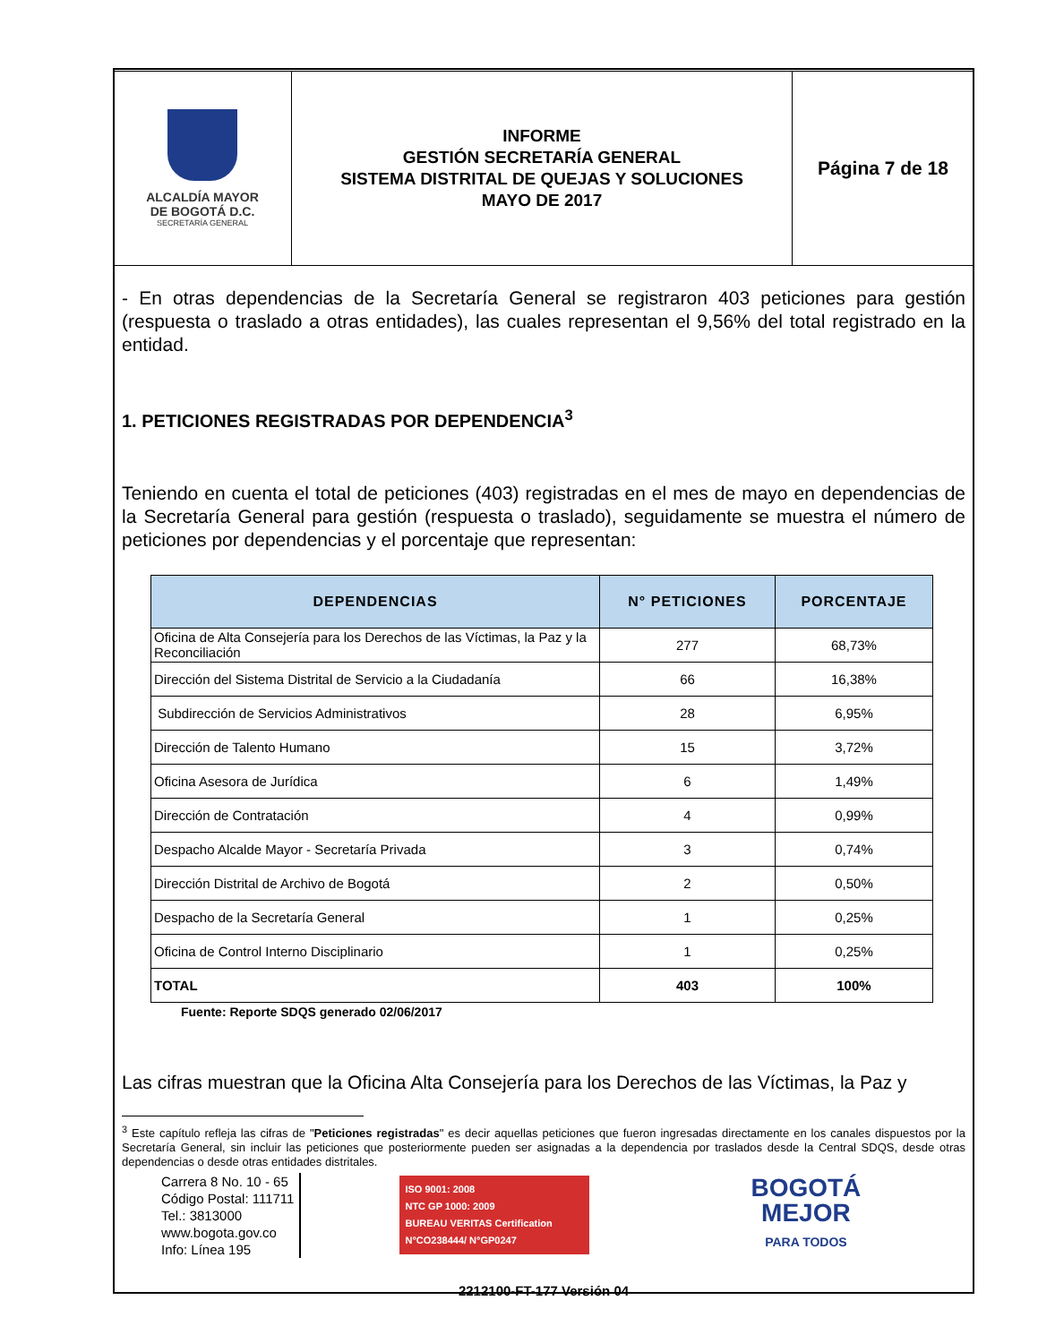| ALCALDÍA MAYOR DE BOGOTÁ D.C. SECRETARÍA GENERAL | INFORME GESTIÓN SECRETARÍA GENERAL SISTEMA DISTRITAL DE QUEJAS Y SOLUCIONES MAYO DE 2017 | Página 7 de 18 |
- En otras dependencias de la Secretaría General se registraron 403 peticiones para gestión (respuesta o traslado a otras entidades), las cuales representan el 9,56% del total registrado en la entidad.
1. PETICIONES REGISTRADAS POR DEPENDENCIA<sup>3</sup>
Teniendo en cuenta el total de peticiones (403) registradas en el mes de mayo en dependencias de la Secretaría General para gestión (respuesta o traslado), seguidamente se muestra el número de peticiones por dependencias y el porcentaje que representan:
| DEPENDENCIAS | N° PETICIONES | PORCENTAJE |
| --- | --- | --- |
| Oficina de Alta Consejería para los Derechos de las Víctimas, la Paz y la Reconciliación | 277 | 68,73% |
| Dirección del Sistema Distrital de Servicio a la Ciudadanía | 66 | 16,38% |
| Subdirección de Servicios Administrativos | 28 | 6,95% |
| Dirección de Talento Humano | 15 | 3,72% |
| Oficina Asesora de Jurídica | 6 | 1,49% |
| Dirección de Contratación | 4 | 0,99% |
| Despacho Alcalde Mayor - Secretaría Privada | 3 | 0,74% |
| Dirección Distrital de Archivo de Bogotá | 2 | 0,50% |
| Despacho de la Secretaría General | 1 | 0,25% |
| Oficina de Control Interno Disciplinario | 1 | 0,25% |
| TOTAL | 403 | 100% |
Fuente: Reporte SDQS generado 02/06/2017
Las cifras muestran que la Oficina Alta Consejería para los Derechos de las Víctimas, la Paz y
<sup>3</sup> Este capítulo refleja las cifras de "Peticiones registradas" es decir aquellas peticiones que fueron ingresadas directamente en los canales dispuestos por la Secretaría General, sin incluir las peticiones que posteriormente pueden ser asignadas a la dependencia por traslados desde la Central SDQS, desde otras dependencias o desde otras entidades distritales.
Carrera 8 No. 10 - 65
Código Postal: 111711
Tel.: 3813000
www.bogota.gov.co
Info: Línea 195
ISO 9001: 2008
NTC GP 1000: 2009
BUREAU VERITAS Certification
N°CO238444/ N°GP0247
BOGOTÁ
MEJOR
PARA TODOS
2212100-FT-177 Versión 04